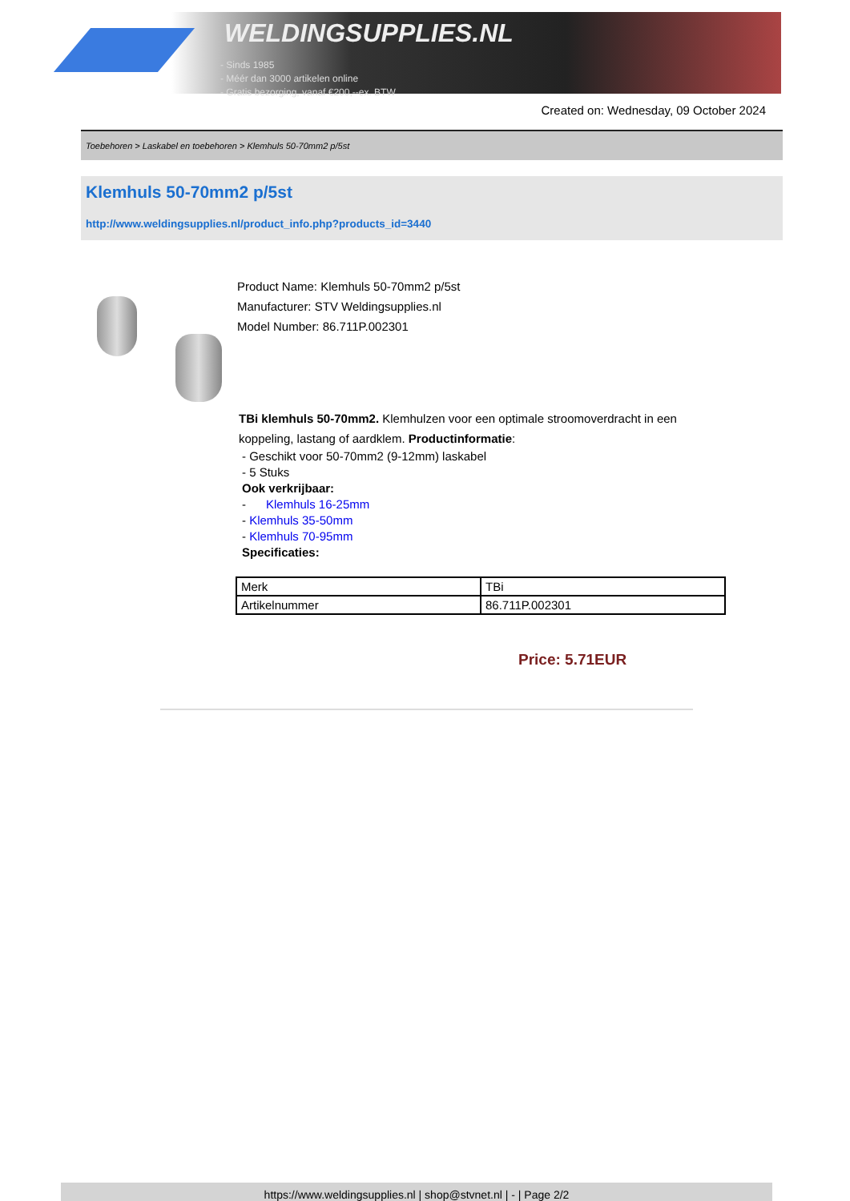WELDINGSUPPLIES.NL
- Sinds 1985
- Méér dan 3000 artikelen online
- Gratis bezorging, vanaf €200,--ex. BTW
Created on: Wednesday, 09 October 2024
Toebehoren > Laskabel en toebehoren > Klemhuls 50-70mm2 p/5st
Klemhuls 50-70mm2 p/5st
http://www.weldingsupplies.nl/product_info.php?products_id=3440
Product Name: Klemhuls 50-70mm2 p/5st
Manufacturer: STV Weldingsupplies.nl
Model Number: 86.711P.002301
TBi klemhuls 50-70mm2. Klemhulzen voor een optimale stroomoverdracht in een koppeling, lastang of aardklem. Productinformatie:
- Geschikt voor 50-70mm2 (9-12mm) laskabel
- 5 Stuks
Ook verkrijbaar:
- Klemhuls 16-25mm
- Klemhuls 35-50mm
- Klemhuls 70-95mm
Specificaties:
| Merk | TBi |
| Artikelnummer | 86.711P.002301 |
Price: 5.71EUR
https://www.weldingsupplies.nl | shop@stvnet.nl | - | Page 2/2